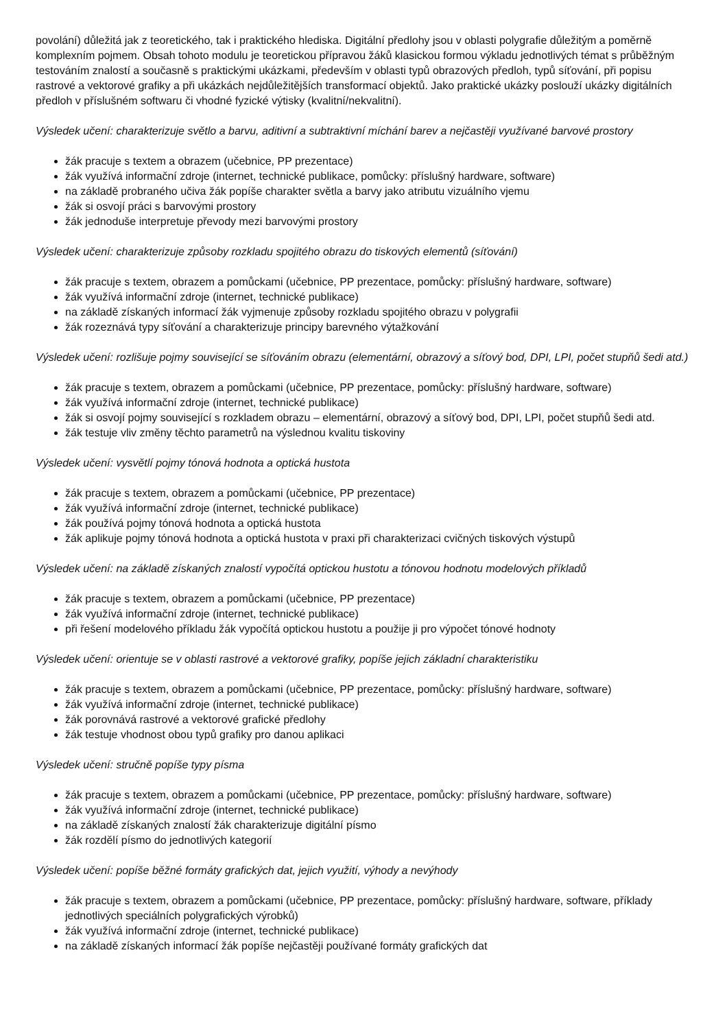povolání) důležitá jak z teoretického, tak i praktického hlediska. Digitální předlohy jsou v oblasti polygrafie důležitým a poměrně komplexním pojmem. Obsah tohoto modulu je teoretickou přípravou žáků klasickou formou výkladu jednotlivých témat s průběžným testováním znalostí a současně s praktickými ukázkami, především v oblasti typů obrazových předloh, typů síťování, při popisu rastrové a vektorové grafiky a při ukázkách nejdůležitějších transformací objektů. Jako praktické ukázky poslouží ukázky digitálních předloh v příslušném softwaru či vhodné fyzické výtisky (kvalitní/nekvalitní).
Výsledek učení: charakterizuje světlo a barvu, aditivní a subtraktivní míchání barev a nejčastěji využívané barvové prostory
žák pracuje s textem a obrazem (učebnice, PP prezentace)
žák využívá informační zdroje (internet, technické publikace, pomůcky: příslušný hardware, software)
na základě probraného učiva žák popíše charakter světla a barvy jako atributu vizuálního vjemu
žák si osvojí práci s barvovými prostory
žák jednoduše interpretuje převody mezi barvovými prostory
Výsledek učení: charakterizuje způsoby rozkladu spojitého obrazu do tiskových elementů (síťování)
žák pracuje s textem, obrazem a pomůckami (učebnice, PP prezentace, pomůcky: příslušný hardware, software)
žák využívá informační zdroje (internet, technické publikace)
na základě získaných informací žák vyjmenuje způsoby rozkladu spojitého obrazu v polygrafii
žák rozeznává typy síťování a charakterizuje principy barevného výtažkování
Výsledek učení: rozlišuje pojmy související se síťováním obrazu (elementární, obrazový a síťový bod, DPI, LPI, počet stupňů šedi atd.)
žák pracuje s textem, obrazem a pomůckami (učebnice, PP prezentace, pomůcky: příslušný hardware, software)
žák využívá informační zdroje (internet, technické publikace)
žák si osvojí pojmy související s rozkladem obrazu – elementární, obrazový a síťový bod, DPI, LPI, počet stupňů šedi atd.
žák testuje vliv změny těchto parametrů na výslednou kvalitu tiskoviny
Výsledek učení: vysvětlí pojmy tónová hodnota a optická hustota
žák pracuje s textem, obrazem a pomůckami (učebnice, PP prezentace)
žák využívá informační zdroje (internet, technické publikace)
žák používá pojmy tónová hodnota a optická hustota
žák aplikuje pojmy tónová hodnota a optická hustota v praxi při charakterizaci cvičných tiskových výstupů
Výsledek učení: na základě získaných znalostí vypočítá optickou hustotu a tónovou hodnotu modelových příkladů
žák pracuje s textem, obrazem a pomůckami (učebnice, PP prezentace)
žák využívá informační zdroje (internet, technické publikace)
při řešení modelového příkladu žák vypočítá optickou hustotu a použije ji pro výpočet tónové hodnoty
Výsledek učení: orientuje se v oblasti rastrové a vektorové grafiky, popíše jejich základní charakteristiku
žák pracuje s textem, obrazem a pomůckami (učebnice, PP prezentace, pomůcky: příslušný hardware, software)
žák využívá informační zdroje (internet, technické publikace)
žák porovnává rastrové a vektorové grafické předlohy
žák testuje vhodnost obou typů grafiky pro danou aplikaci
Výsledek učení: stručně popíše typy písma
žák pracuje s textem, obrazem a pomůckami (učebnice, PP prezentace, pomůcky: příslušný hardware, software)
žák využívá informační zdroje (internet, technické publikace)
na základě získaných znalostí žák charakterizuje digitální písmo
žák rozdělí písmo do jednotlivých kategorií
Výsledek učení: popíše běžné formáty grafických dat, jejich využití, výhody a nevýhody
žák pracuje s textem, obrazem a pomůckami (učebnice, PP prezentace, pomůcky: příslušný hardware, software, příklady jednotlivých speciálních polygrafických výrobků)
žák využívá informační zdroje (internet, technické publikace)
na základě získaných informací žák popíše nejčastěji používané formáty grafických dat